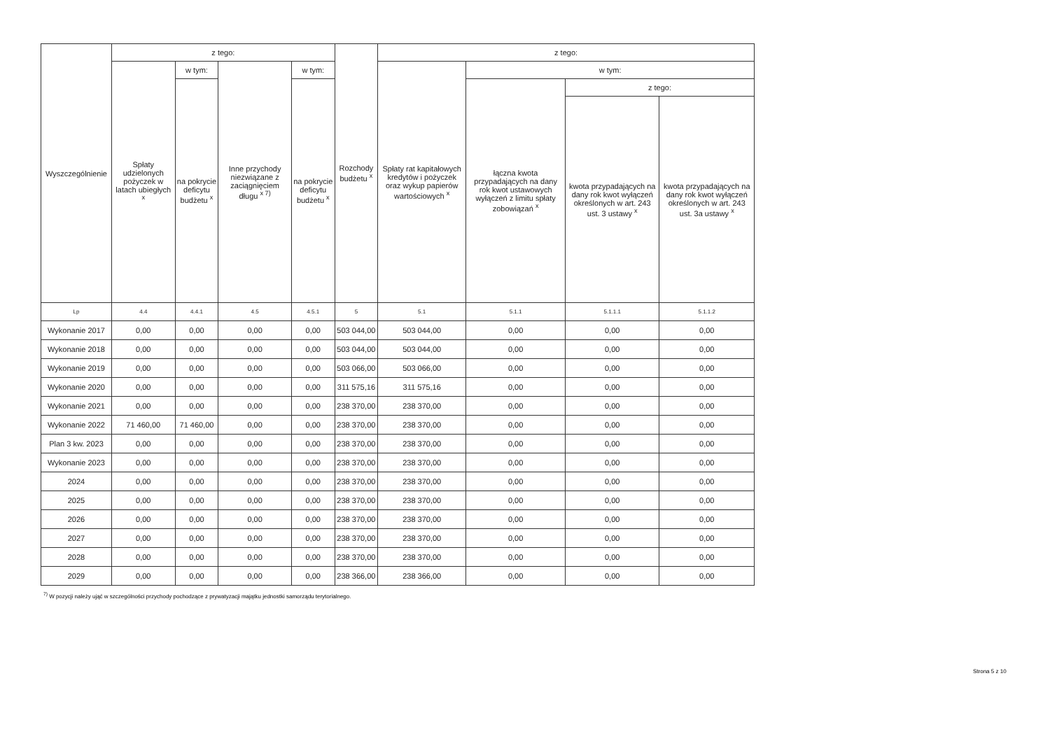| Wyszczególnienie | z tego: | | | | Rozchody budżetu <sup>x</sup> | z tego: | | | |
| --- | --- | --- | --- | --- | --- | --- | --- | --- | --- |
| | Spłaty udzielonych pożyczek w latach ubiegłych <sup>x</sup> | w tym: | Inne przychody niezwiązane z zaciągnięciem długu <sup>x 7)</sup> | w tym: | | Spłaty rat kapitałowych kredytów i pożyczek oraz wykup papierów wartościowych <sup>x</sup> | w tym: | | |
| | | na pokrycie deficytu budżetu <sup>x</sup> | | na pokrycie deficytu budżetu <sup>x</sup> | | | łączna kwota przypadających na dany rok kwot ustawowych wyłączeń z limitu spłaty zobowiązań <sup>x</sup> | z tego: | |
| | | | | | | | | kwota przypadających na dany rok kwot wyłączeń określonych w art. 243 ust. 3 ustawy <sup>x</sup> | kwota przypadających na dany rok kwot wyłączeń określonych w art. 243 ust. 3a ustawy <sup>x</sup> |
| Lp | 4.4 | 4.4.1 | 4.5 | 4.5.1 | 5 | 5.1 | 5.1.1 | 5.1.1.1 | 5.1.1.2 |
| Wykonanie 2017 | 0,00 | 0,00 | 0,00 | 0,00 | 503 044,00 | 503 044,00 | 0,00 | 0,00 | 0,00 |
| Wykonanie 2018 | 0,00 | 0,00 | 0,00 | 0,00 | 503 044,00 | 503 044,00 | 0,00 | 0,00 | 0,00 |
| Wykonanie 2019 | 0,00 | 0,00 | 0,00 | 0,00 | 503 066,00 | 503 066,00 | 0,00 | 0,00 | 0,00 |
| Wykonanie 2020 | 0,00 | 0,00 | 0,00 | 0,00 | 311 575,16 | 311 575,16 | 0,00 | 0,00 | 0,00 |
| Wykonanie 2021 | 0,00 | 0,00 | 0,00 | 0,00 | 238 370,00 | 238 370,00 | 0,00 | 0,00 | 0,00 |
| Wykonanie 2022 | 71 460,00 | 71 460,00 | 0,00 | 0,00 | 238 370,00 | 238 370,00 | 0,00 | 0,00 | 0,00 |
| Plan 3 kw. 2023 | 0,00 | 0,00 | 0,00 | 0,00 | 238 370,00 | 238 370,00 | 0,00 | 0,00 | 0,00 |
| Wykonanie 2023 | 0,00 | 0,00 | 0,00 | 0,00 | 238 370,00 | 238 370,00 | 0,00 | 0,00 | 0,00 |
| 2024 | 0,00 | 0,00 | 0,00 | 0,00 | 238 370,00 | 238 370,00 | 0,00 | 0,00 | 0,00 |
| 2025 | 0,00 | 0,00 | 0,00 | 0,00 | 238 370,00 | 238 370,00 | 0,00 | 0,00 | 0,00 |
| 2026 | 0,00 | 0,00 | 0,00 | 0,00 | 238 370,00 | 238 370,00 | 0,00 | 0,00 | 0,00 |
| 2027 | 0,00 | 0,00 | 0,00 | 0,00 | 238 370,00 | 238 370,00 | 0,00 | 0,00 | 0,00 |
| 2028 | 0,00 | 0,00 | 0,00 | 0,00 | 238 370,00 | 238 370,00 | 0,00 | 0,00 | 0,00 |
| 2029 | 0,00 | 0,00 | 0,00 | 0,00 | 238 366,00 | 238 366,00 | 0,00 | 0,00 | 0,00 |
<sup>7)</sup> W pozycji należy ująć w szczególności przychody pochodzące z prywatyzacji majątku jednostki samorządu terytorialnego.
Strona 5 z 10